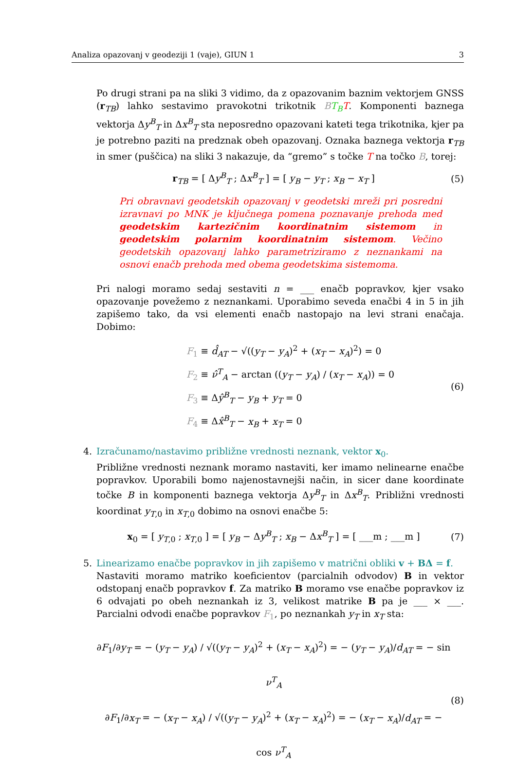Analiza opazovanj v geodeziji 1 (vaje), GIUN 1 3
Po drugi strani pa na sliki 3 vidimo, da z opazovanim baznim vektorjem GNSS (r<sub>TB</sub>) lahko sestavimo pravokotni trikotnik BT<sub>B</sub> T. Komponenti baznega vektorja Δy<sup>B</sup><sub>T</sub> in Δx<sup>B</sup><sub>T</sub> sta neposredno opazovani kateti tega trikotnika, kjer pa je potrebno paziti na predznak obeh opazovanj. Oznaka baznega vektorja r<sub>TB</sub> in smer (puščica) na sliki 3 nakazuje, da “gremo” s točke T na točko B, torej:
r<sub>TB</sub> = [ Δy<sup>B</sup><sub>T</sub> ; Δx<sup>B</sup><sub>T</sub> ] = [ y<sub>B</sub> − y<sub>T</sub> ; x<sub>B</sub> − x<sub>T</sub> ]
(5)
Pri obravnavi geodetskih opazovanj v geodetski mreži pri posredni izravnavi po MNK je ključnega pomena poznavanje prehoda med geodetskim kartezičnim koordinatnim sistemom in geodetskim polarnim koordinatnim sistemom. Večino geodetskih opazovanj lahko parametriziramo z neznankami na osnovi enačb prehoda med obema geodetskima sistemoma.
Pri nalogi moramo sedaj sestaviti n = ___ enačb popravkov, kjer vsako opazovanje povežemo z neznankami. Uporabimo seveda enačbi 4 in 5 in jih zapišemo tako, da vsi elementi enačb nastopajo na levi strani enačaja. Dobimo:
F<sub>1</sub> ≡ d̂<sub>AT</sub> − √((y<sub>T</sub> − y<sub>A</sub>)<sup>2</sup> + (x<sub>T</sub> − x<sub>A</sub>)<sup>2</sup>) = 0
F<sub>2</sub> ≡ ν̂<sup>T</sup><sub>A</sub> − arctan ((y<sub>T</sub> − y<sub>A</sub>) / (x<sub>T</sub> − x<sub>A</sub>)) = 0
F<sub>3</sub> ≡ Δŷ<sup>B</sup><sub>T</sub> − y<sub>B</sub> + y<sub>T</sub> = 0
F<sub>4</sub> ≡ Δx̂<sup>B</sup><sub>T</sub> − x<sub>B</sub> + x<sub>T</sub> = 0
(6)
4. Izračunamo/nastavimo približne vrednosti neznank, vektor x<sub>0</sub>.
Približne vrednosti neznank moramo nastaviti, ker imamo nelinearne enačbe popravkov. Uporabili bomo najenostavnejši način, in sicer dane koordinate točke B in komponenti baznega vektorja Δy<sup>B</sup><sub>T</sub> in Δx<sup>B</sup><sub>T</sub>. Približni vrednosti koordinat y<sub>T,0</sub> in x<sub>T,0</sub> dobimo na osnovi enačbe 5:
x<sub>0</sub> = [ y<sub>T,0</sub> ; x<sub>T,0</sub> ] = [ y<sub>B</sub> − Δy<sup>B</sup><sub>T</sub> ; x<sub>B</sub> − Δx<sup>B</sup><sub>T</sub> ] = [ ___m ; ___m ]
(7)
5. Linearizamo enačbe popravkov in jih zapišemo v matrični obliki v + BΔ = f.
Nastaviti moramo matriko koeficientov (parcialnih odvodov) B in vektor odstopanj enačb popravkov f. Za matriko B moramo vse enačbe popravkov iz 6 odvajati po obeh neznankah iz 3, velikost matrike B pa je ___ × ___. Parcialni odvodi enačbe popravkov F<sub>1</sub>, po neznankah y<sub>T</sub> in x<sub>T</sub> sta:
∂F<sub>1</sub>/∂y<sub>T</sub> = − (y<sub>T</sub> − y<sub>A</sub>) / √((y<sub>T</sub> − y<sub>A</sub>)<sup>2</sup> + (x<sub>T</sub> − x<sub>A</sub>)<sup>2</sup>) = − (y<sub>T</sub> − y<sub>A</sub>)/d<sub>AT</sub> = − sin ν<sup>T</sup><sub>A</sub>
∂F<sub>1</sub>/∂x<sub>T</sub> = − (x<sub>T</sub> − x<sub>A</sub>) / √((y<sub>T</sub> − y<sub>A</sub>)<sup>2</sup> + (x<sub>T</sub> − x<sub>A</sub>)<sup>2</sup>) = − (x<sub>T</sub> − x<sub>A</sub>)/d<sub>AT</sub> = − cos ν<sup>T</sup><sub>A</sub>
(8)